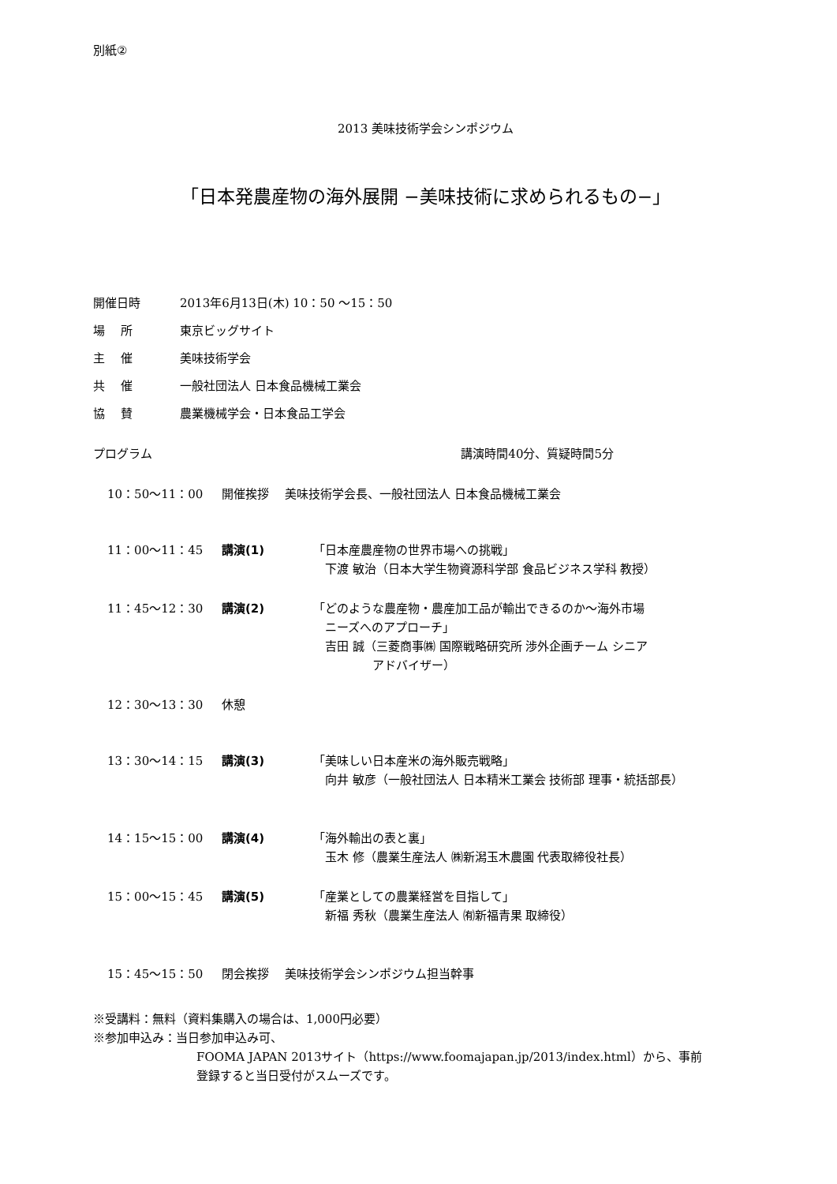別紙②
2013 美味技術学会シンポジウム
「日本発農産物の海外展開 −美味技術に求められるもの−」
開催日時 2013年6月13日(木) 10：50 〜15：50
場　 所 東京ビッグサイト
主　 催 美味技術学会
共　 催 一般社団法人 日本食品機械工業会
協　 賛 農業機械学会・日本食品工学会
プログラム 講演時間40分、質疑時間5分
10：50〜11：00 開催挨拶　 美味技術学会長、一般社団法人 日本食品機械工業会
11：00〜11：45 講演(1) 「日本産農産物の世界市場への挑戦」
　下渡 敏治（日本大学生物資源科学部 食品ビジネス学科 教授）
11：45〜12：30 講演(2) 「どのような農産物・農産加工品が輸出できるのか〜海外市場
　ニーズへのアプローチ」
　吉田 誠（三菱商事㈱ 国際戦略研究所 渉外企画チーム シニア
　　　　　アドバイザー）
12：30〜13：30 休憩
13：30〜14：15 講演(3) 「美味しい日本産米の海外販売戦略」
　向井 敏彦（一般社団法人 日本精米工業会 技術部 理事・統括部長）
14：15〜15：00 講演(4) 「海外輸出の表と裏」
　玉木 修（農業生産法人 ㈱新潟玉木農園 代表取締役社長）
15：00〜15：45 講演(5) 「産業としての農業経営を目指して」
　新福 秀秋（農業生産法人 ㈲新福青果 取締役）
15：45〜15：50 閉会挨拶　 美味技術学会シンポジウム担当幹事
※受講料：無料（資料集購入の場合は、1,000円必要）
※参加申込み：当日参加申込み可、
FOOMA JAPAN 2013サイト（https://www.foomajapan.jp/2013/index.html）から、事前
登録すると当日受付がスムーズです。